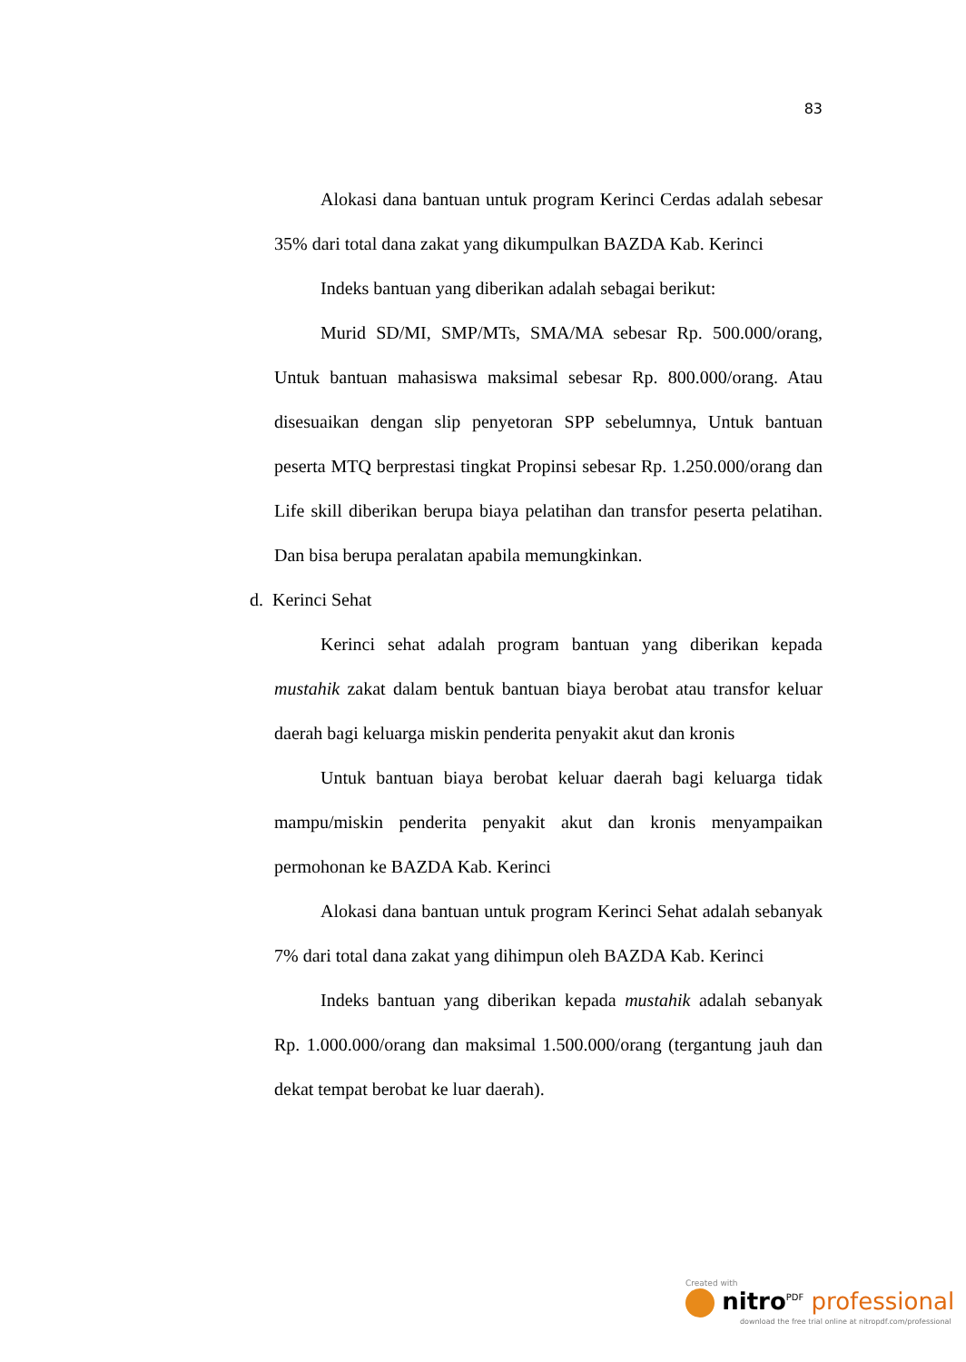83
Alokasi dana bantuan untuk program Kerinci Cerdas adalah sebesar 35% dari total dana zakat yang dikumpulkan BAZDA Kab. Kerinci
Indeks bantuan yang diberikan adalah sebagai berikut:
Murid SD/MI, SMP/MTs, SMA/MA sebesar Rp. 500.000/orang, Untuk bantuan mahasiswa maksimal sebesar Rp. 800.000/orang. Atau disesuaikan dengan slip penyetoran SPP sebelumnya, Untuk bantuan peserta MTQ berprestasi tingkat Propinsi sebesar Rp. 1.250.000/orang dan Life skill diberikan berupa biaya pelatihan dan transfor peserta pelatihan. Dan bisa berupa peralatan apabila memungkinkan.
d. Kerinci Sehat
Kerinci sehat adalah program bantuan yang diberikan kepada mustahik zakat dalam bentuk bantuan biaya berobat atau transfor keluar daerah bagi keluarga miskin penderita penyakit akut dan kronis
Untuk bantuan biaya berobat keluar daerah bagi keluarga tidak mampu/miskin penderita penyakit akut dan kronis menyampaikan permohonan ke BAZDA Kab. Kerinci
Alokasi dana bantuan untuk program Kerinci Sehat adalah sebanyak 7% dari total dana zakat yang dihimpun oleh BAZDA Kab. Kerinci
Indeks bantuan yang diberikan kepada mustahik adalah sebanyak Rp. 1.000.000/orang dan maksimal 1.500.000/orang (tergantung jauh dan dekat tempat berobat ke luar daerah).
Created with
nitro<sup>PDF</sup> professional
download the free trial online at nitropdf.com/professional